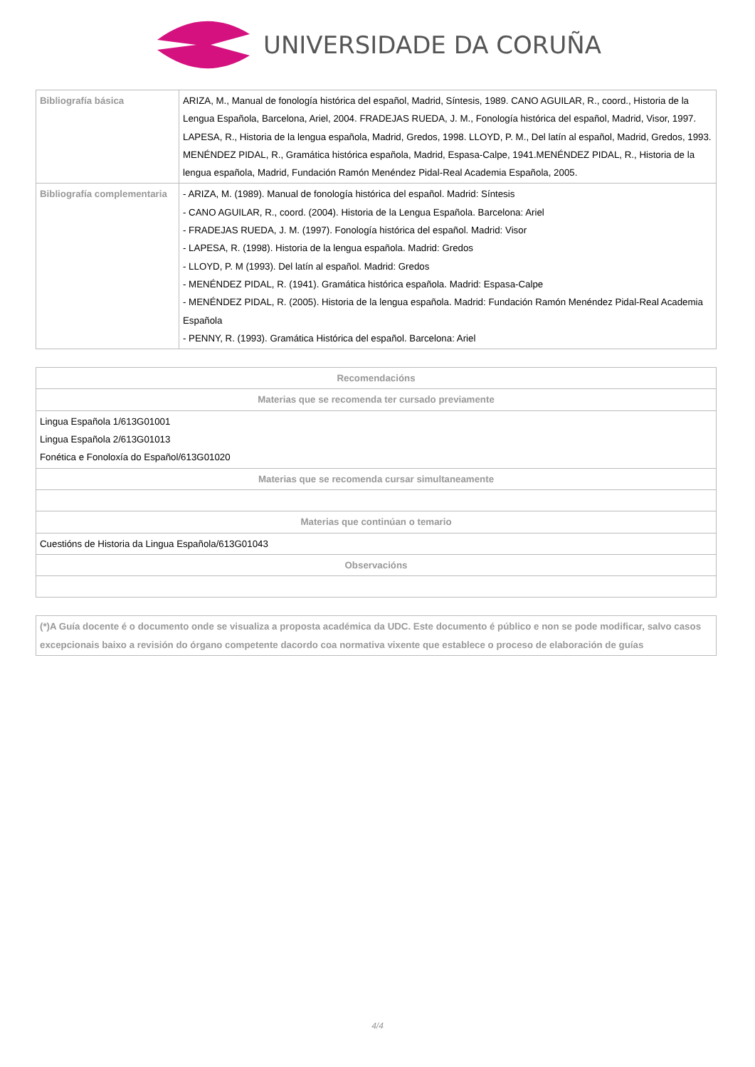UNIVERSIDADE DA CORUÑA
| Bibliografía básica | ARIZA, M., Manual de fonología histórica del español, Madrid, Síntesis, 1989. CANO AGUILAR, R., coord., Historia de la Lengua Española, Barcelona, Ariel, 2004. FRADEJAS RUEDA, J. M., Fonología histórica del español, Madrid, Visor, 1997. LAPESA, R., Historia de la lengua española, Madrid, Gredos, 1998. LLOYD, P. M., Del latín al español, Madrid, Gredos, 1993. MENÉNDEZ PIDAL, R., Gramática histórica española, Madrid, Espasa-Calpe, 1941.MENÉNDEZ PIDAL, R., Historia de la lengua española, Madrid, Fundación Ramón Menéndez Pidal-Real Academia Española, 2005. |
| Bibliografía complementaria | - ARIZA, M. (1989). Manual de fonología histórica del español. Madrid: Síntesis - CANO AGUILAR, R., coord. (2004). Historia de la Lengua Española. Barcelona: Ariel - FRADEJAS RUEDA, J. M. (1997). Fonología histórica del español. Madrid: Visor - LAPESA, R. (1998). Historia de la lengua española. Madrid: Gredos - LLOYD, P. M (1993). Del latín al español. Madrid: Gredos - MENÉNDEZ PIDAL, R. (1941). Gramática histórica española. Madrid: Espasa-Calpe - MENÉNDEZ PIDAL, R. (2005). Historia de la lengua española. Madrid: Fundación Ramón Menéndez Pidal-Real Academia Española - PENNY, R. (1993). Gramática Histórica del español. Barcelona: Ariel |
| Recomendacións |
| --- |
| Materias que se recomenda ter cursado previamente |
| Lingua Española 1/613G01001 Lingua Española 2/613G01013 Fonética e Fonoloxía do Español/613G01020 |
| Materias que se recomenda cursar simultaneamente |
| Materias que continúan o temario |
| Cuestións de Historia da Lingua Española/613G01043 |
| Observacións |
| (*)A Guía docente é o documento onde se visualiza a proposta académica da UDC. Este documento é público e non se pode modificar, salvo casos excepcionais baixo a revisión do órgano competente dacordo coa normativa vixente que establece o proceso de elaboración de guías |
4/4